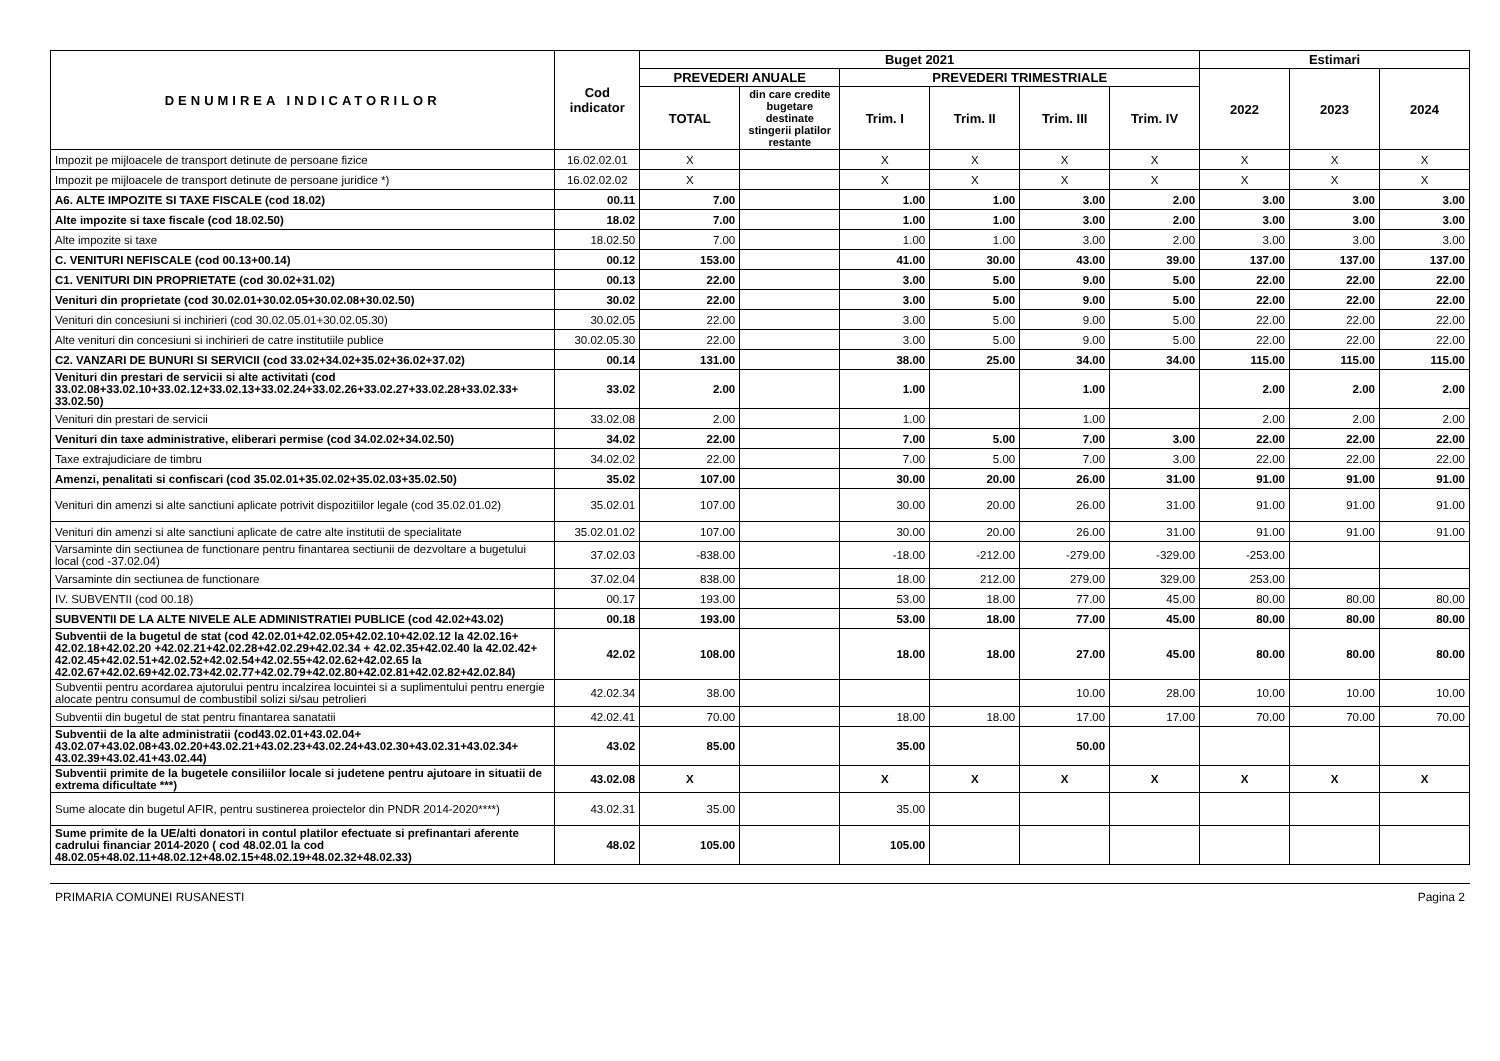| DENUMIREA INDICATORILOR | Cod indicator | Buget 2021 | | | | | | Estimari | | |
| --- | --- | --- | --- | --- | --- | --- | --- | --- | --- | --- |
| | | PREVEDERI ANUALE | | PREVEDERI TRIMESTRIALE | | | | 2022 | 2023 | 2024 |
| | | TOTAL | din care credite bugetare destinate stingerii platilor restante | Trim. I | Trim. II | Trim. III | Trim. IV | | | |
| Impozit pe mijloacele de transport detinute de persoane fizice | 16.02.02.01 | X | | X | X | X | X | X | X | X |
| Impozit pe mijloacele de transport detinute de persoane juridice *) | 16.02.02.02 | X | | X | X | X | X | X | X | X |
| A6. ALTE IMPOZITE SI TAXE FISCALE (cod 18.02) | 00.11 | 7.00 | | 1.00 | 1.00 | 3.00 | 2.00 | 3.00 | 3.00 | 3.00 |
| Alte impozite si taxe fiscale (cod 18.02.50) | 18.02 | 7.00 | | 1.00 | 1.00 | 3.00 | 2.00 | 3.00 | 3.00 | 3.00 |
| Alte impozite si taxe | 18.02.50 | 7.00 | | 1.00 | 1.00 | 3.00 | 2.00 | 3.00 | 3.00 | 3.00 |
| C. VENITURI NEFISCALE (cod 00.13+00.14) | 00.12 | 153.00 | | 41.00 | 30.00 | 43.00 | 39.00 | 137.00 | 137.00 | 137.00 |
| C1. VENITURI DIN PROPRIETATE (cod 30.02+31.02) | 00.13 | 22.00 | | 3.00 | 5.00 | 9.00 | 5.00 | 22.00 | 22.00 | 22.00 |
| Venituri din proprietate (cod 30.02.01+30.02.05+30.02.08+30.02.50) | 30.02 | 22.00 | | 3.00 | 5.00 | 9.00 | 5.00 | 22.00 | 22.00 | 22.00 |
| Venituri din concesiuni si inchirieri (cod 30.02.05.01+30.02.05.30) | 30.02.05 | 22.00 | | 3.00 | 5.00 | 9.00 | 5.00 | 22.00 | 22.00 | 22.00 |
| Alte venituri din concesiuni si inchirieri de catre institutiile publice | 30.02.05.30 | 22.00 | | 3.00 | 5.00 | 9.00 | 5.00 | 22.00 | 22.00 | 22.00 |
| C2. VANZARI DE BUNURI SI SERVICII (cod 33.02+34.02+35.02+36.02+37.02) | 00.14 | 131.00 | | 38.00 | 25.00 | 34.00 | 34.00 | 115.00 | 115.00 | 115.00 |
| Venituri din prestari de servicii si alte activitati (cod 33.02.08+33.02.10+33.02.12+33.02.13+33.02.24+33.02.26+33.02.27+33.02.28+33.02.33+ 33.02.50) | 33.02 | 2.00 | | 1.00 | | 1.00 | | 2.00 | 2.00 | 2.00 |
| Venituri din prestari de servicii | 33.02.08 | 2.00 | | 1.00 | | 1.00 | | 2.00 | 2.00 | 2.00 |
| Venituri din taxe administrative, eliberari permise (cod 34.02.02+34.02.50) | 34.02 | 22.00 | | 7.00 | 5.00 | 7.00 | 3.00 | 22.00 | 22.00 | 22.00 |
| Taxe extrajudiciare de timbru | 34.02.02 | 22.00 | | 7.00 | 5.00 | 7.00 | 3.00 | 22.00 | 22.00 | 22.00 |
| Amenzi, penalitati si confiscari (cod 35.02.01+35.02.02+35.02.03+35.02.50) | 35.02 | 107.00 | | 30.00 | 20.00 | 26.00 | 31.00 | 91.00 | 91.00 | 91.00 |
| Venituri din amenzi si alte sanctiuni aplicate potrivit dispozitiilor legale (cod 35.02.01.02) | 35.02.01 | 107.00 | | 30.00 | 20.00 | 26.00 | 31.00 | 91.00 | 91.00 | 91.00 |
| Venituri din amenzi si alte sanctiuni aplicate de catre alte institutii de specialitate | 35.02.01.02 | 107.00 | | 30.00 | 20.00 | 26.00 | 31.00 | 91.00 | 91.00 | 91.00 |
| Varsaminte din sectiunea de functionare pentru finantarea sectiunii de dezvoltare a bugetului local (cod -37.02.04) | 37.02.03 | -838.00 | | -18.00 | -212.00 | -279.00 | -329.00 | -253.00 | | |
| Varsaminte din sectiunea de functionare | 37.02.04 | 838.00 | | 18.00 | 212.00 | 279.00 | 329.00 | 253.00 | | |
| IV. SUBVENTII (cod 00.18) | 00.17 | 193.00 | | 53.00 | 18.00 | 77.00 | 45.00 | 80.00 | 80.00 | 80.00 |
| SUBVENTII DE LA ALTE NIVELE ALE ADMINISTRATIEI PUBLICE (cod 42.02+43.02) | 00.18 | 193.00 | | 53.00 | 18.00 | 77.00 | 45.00 | 80.00 | 80.00 | 80.00 |
| Subventii de la bugetul de stat (cod 42.02.01+42.02.05+42.02.10+42.02.12 la 42.02.16+ 42.02.18+42.02.20 +42.02.21+42.02.28+42.02.29+42.02.34 + 42.02.35+42.02.40 la 42.02.42+ 42.02.45+42.02.51+42.02.52+42.02.54+42.02.55+42.02.62+42.02.65 la 42.02.67+42.02.69+42.02.73+42.02.77+42.02.79+42.02.80+42.02.81+42.02.82+42.02.84) | 42.02 | 108.00 | | 18.00 | 18.00 | 27.00 | 45.00 | 80.00 | 80.00 | 80.00 |
| Subventii pentru acordarea ajutorului pentru incalzirea locuintei si a suplimentului pentru energie alocate pentru consumul de combustibil solizi si/sau petrolieri | 42.02.34 | 38.00 | | | | 10.00 | 28.00 | 10.00 | 10.00 | 10.00 |
| Subventii din bugetul de stat pentru finantarea sanatatii | 42.02.41 | 70.00 | | 18.00 | 18.00 | 17.00 | 17.00 | 70.00 | 70.00 | 70.00 |
| Subventii de la alte administratii (cod43.02.01+43.02.04+ 43.02.07+43.02.08+43.02.20+43.02.21+43.02.23+43.02.24+43.02.30+43.02.31+43.02.34+ 43.02.39+43.02.41+43.02.44) | 43.02 | 85.00 | | 35.00 | | 50.00 | | | | |
| Subventii primite de la bugetele consiliilor locale si judetene pentru ajutoare in situatii de extrema dificultate ***) | 43.02.08 | X | | X | X | X | X | X | X | X |
| Sume alocate din bugetul AFIR, pentru sustinerea proiectelor din PNDR 2014-2020****) | 43.02.31 | 35.00 | | 35.00 | | | | | | |
| Sume primite de la UE/alti donatori in contul platilor efectuate si prefinantari aferente cadrului financiar 2014-2020 ( cod 48.02.01 la cod 48.02.05+48.02.11+48.02.12+48.02.15+48.02.19+48.02.32+48.02.33) | 48.02 | 105.00 | | 105.00 | | | | | | |
PRIMARIA COMUNEI RUSANESTI Pagina 2